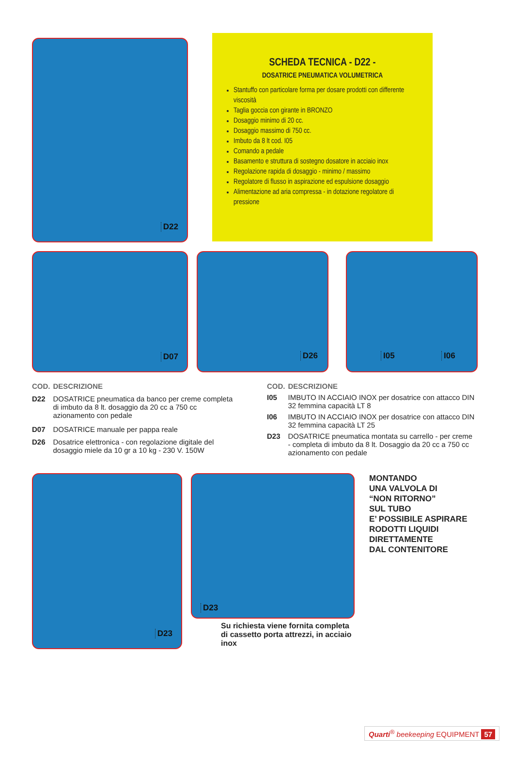D22
SCHEDA TECNICA - D22 -
DOSATRICE PNEUMATICA VOLUMETRICA
Stantuffo con particolare forma per dosare prodotti con differente viscosità
Taglia goccia con girante in BRONZO
Dosaggio minimo di 20 cc.
Dosaggio massimo di 750 cc.
Imbuto da 8 lt cod. I05
Comando a pedale
Basamento e struttura di sostegno dosatore in acciaio inox
Regolazione rapida di dosaggio - minimo / massimo
Regolatore di flusso in aspirazione ed espulsione dosaggio
Alimentazione ad aria compressa - in dotazione regolatore di pressione
D07
D26
I05 I06
| COD. | DESCRIZIONE |
| --- | --- |
| D22 | DOSATRICE pneumatica da banco per creme completa di imbuto da 8 lt. dosaggio da 20 cc a 750 cc azionamento con pedale |
| D07 | DOSATRICE manuale per pappa reale |
| D26 | Dosatrice elettronica - con regolazione digitale del dosaggio miele da 10 gr a 10 kg - 230 V. 150W |
| COD. | DESCRIZIONE |
| --- | --- |
| I05 | IMBUTO IN ACCIAIO INOX per dosatrice con attacco DIN 32 femmina capacità LT 8 |
| I06 | IMBUTO IN ACCIAIO INOX per dosatrice con attacco DIN 32 femmina capacità LT 25 |
| D23 | DOSATRICE pneumatica montata su carrello - per creme - completa di imbuto da 8 lt. Dosaggio da 20 cc a 750 cc azionamento con pedale |
D23
D23
Su richiesta viene fornita completa di cassetto porta attrezzi, in acciaio inox
MONTANDO
UNA VALVOLA DI
“NON RITORNO”
SUL TUBO
E’ POSSIBILE ASPIRARE
RODOTTI LIQUIDI
DIRETTAMENTE
DAL CONTENITORE
Quarti<sup>®</sup> beekeeping EQUIPMENT 57